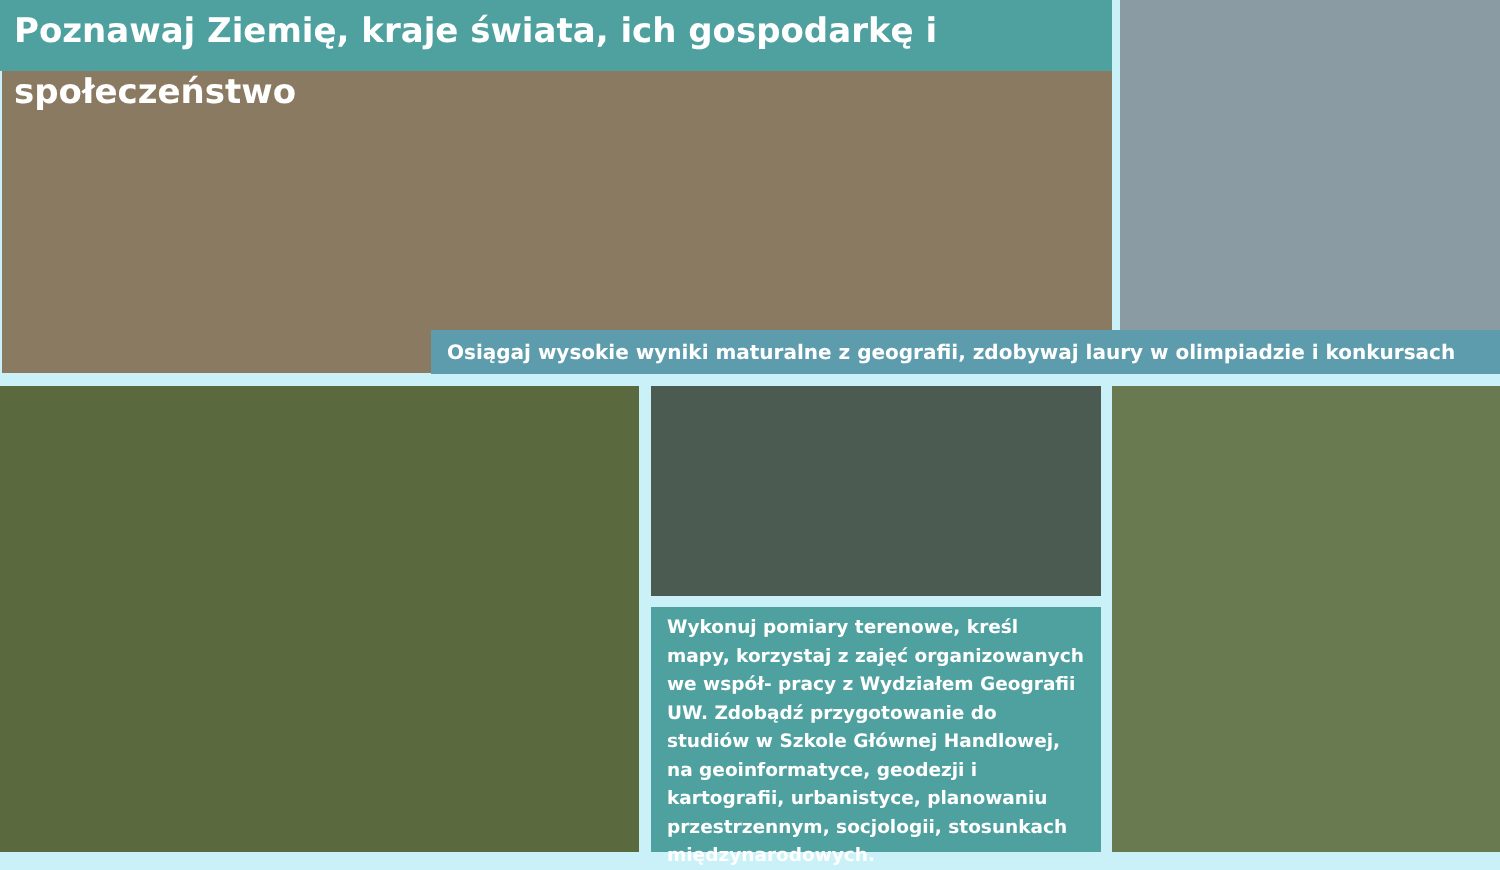Poznawaj Ziemię, kraje świata, ich gospodarkę i społeczeństwo
Osiągaj wysokie wyniki maturalne z geografii, zdobywaj laury w olimpiadzie i konkursach
Wykonuj pomiary terenowe, kreśl mapy, korzystaj z zajęć organizowanych we współ- pracy z Wydziałem Geografii UW. Zdobądź przygotowanie do studiów w Szkole Głównej Handlowej, na geoinformatyce, geodezji i kartografii, urbanistyce, planowaniu przestrzennym, socjologii, stosunkach międzynarodowych.